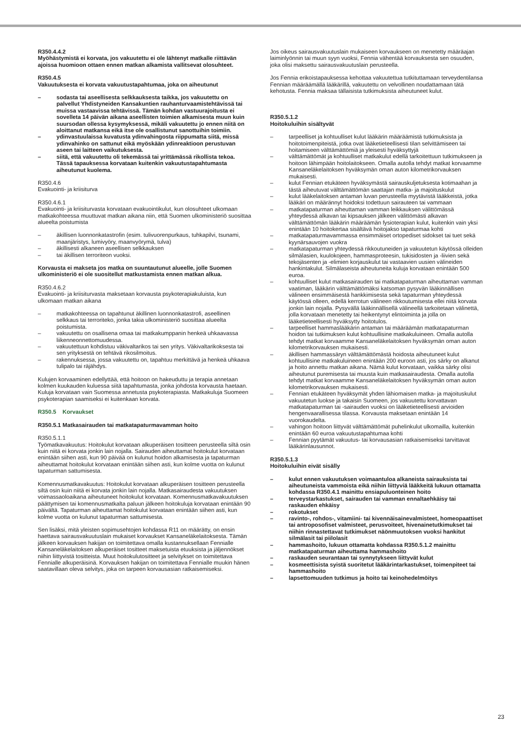R350.4.4.2
Myöhästymistä ei korvata, jos vakuutettu ei ole lähtenyt matkalle riittävän ajoissa huomioon ottaen ennen matkan alkamista vallitsevat olosuhteet.
R350.4.5
Vakuutuksesta ei korvata vakuutustapahtumaa, joka on aiheutunut
– sodasta tai aseellisesta selkkauksesta taikka, jos vakuutettu on palvellut Yhdistyneiden Kansakuntien rauhanturvaamistehtävissä tai muissa vastaavissa tehtävissä. Tämän kohdan vastuurajoitusta ei sovelleta 14 päivän aikana aseellisten toimien alkamisesta muun kuin suursodan ollessa kysymyksessä, mikäli vakuutettu jo ennen niitä on aloittanut matkansa eikä itse ole osallistunut sanottuihin toimiin.
– ydinvastuulaissa kuvatusta ydinvahingosta riippumatta siitä, missä ydinvahinko on sattunut eikä myöskään ydinreaktioon perustuvan aseen tai laitteen vaikutuksesta.
– siitä, että vakuutettu oli tekemässä tai yrittämässä rikollista tekoa. Tässä tapauksessa korvataan kuitenkin vakuutustapahtumasta aiheutunut kuolema.
R350.4.6
Evakuointi- ja kriisiturva
R350.4.6.1
Evakuointi- ja kriisiturvasta korvataan evakuointikulut, kun olosuhteet ulkomaan matkakohteessa muuttuvat matkan aikana niin, että Suomen ulkoministeriö suosittaa alueelta poistumista
– äkillisen luonnonkatastrofin (esim. tulivuorenpurkaus, tuhkapilvi, tsunami, maanjäristys, lumivyöry, maanvyörymä, tulva)
– äkillisesti alkaneen aseellisen selkkauksen
– tai äkillisen terroriteon vuoksi.
Korvausta ei makseta jos matka on suuntautunut alueelle, jolle Suomen ulkoministeriö ei ole suositellut matkustamista ennen matkan alkua.
R350.4.6.2
Evakuointi- ja kriisiturvasta maksetaan korvausta psykoterapiakuluista, kun ulkomaan matkan aikana
– matkakohteessa on tapahtunut äkillinen luonnonkatastrofi, aseellinen selkkaus tai terroriteko, jonka takia ulkoministeriö suosittaa alueelta poistumista.
– vakuutettu on osallisena omaa tai matkakumppanin henkeä uhkaavassa liikenneonnettomuudessa.
– vakuutettuun kohdistuu väkivaltarikos tai sen yritys. Väkivaltarikoksesta tai sen yrityksestä on tehtävä rikosilmoitus.
– rakennuksessa, jossa vakuutettu on, tapahtuu merkittävä ja henkeä uhkaava tulipalo tai räjähdys.
Kulujen korvaaminen edellyttää, että hoitoon on hakeuduttu ja terapia annetaan kolmen kuukauden kuluessa siitä tapahtumasta, jonka johdosta korvausta haetaan. Kuluja korvataan vain Suomessa annetusta psykoterapiasta. Matkakuluja Suomeen psykoterapian saamiseksi ei kuitenkaan korvata.
R350.5 Korvaukset
R350.5.1 Matkasairauden tai matkatapaturmavamman hoito
R350.5.1.1
Työmatkavakuutus: Hoitokulut korvataan alkuperäisen tositteen perusteella siltä osin kuin niitä ei korvata jonkin lain nojalla. Sairauden aiheuttamat hoitokulut korvataan enintään siihen asti, kun 90 päivää on kulunut hoidon alkamisesta ja tapaturman aiheuttamat hoitokulut korvataan enintään siihen asti, kun kolme vuotta on kulunut tapaturman sattumisesta.
Komennusmatkavakuutus: Hoitokulut korvataan alkuperäisen tositteen perusteella siltä osin kuin niitä ei korvata jonkin lain nojalla. Matkasairaudesta vakuutuksen voimassaoloaikana aiheutuneet hoitokulut korvataan. Komennusmatkavakuutuksen päättymisen tai komennusmatkalta paluun jälkeen hoitokuluja korvataan enintään 90 päivältä. Tapaturman aiheuttamat hoitokulut korvataan enintään siihen asti, kun kolme vuotta on kulunut tapaturman sattumisesta.
Sen lisäksi, mitä yleisten sopimusehtojen kohdassa R11 on määrätty, on ensin haettava sairausvakuutuslain mukaiset korvaukset Kansaneläkelaitoksesta. Tämän jälkeen korvauksen hakijan on toimitettava omalla kustannuksellaan Fennialle Kansaneläkelaitoksen alkuperäiset tositteet maksetuista etuuksista ja jäljennökset niihin liittyvistä tositteista. Muut hoitokulutositteet ja selvitykset on toimitettava Fennialle alkuperäisinä. Korvauksen hakijan on toimitettava Fennialle muukin hänen saatavillaan oleva selvitys, joka on tarpeen korvausasian ratkaisemiseksi.
Jos oikeus sairausvakuutuslain mukaiseen korvaukseen on menetetty määräajan laiminlyönnin tai muun syyn vuoksi, Fennia vähentää korvauksesta sen osuuden, joka olisi maksettu sairausvakuutuslain perusteella.
Jos Fennia erikoistapauksessa kehottaa vakuutettua tutkituttamaan terveydentilansa Fennian määräämällä lääkärillä, vakuutettu on velvollinen noudattamaan tätä kehotusta. Fennia maksaa tällaisista tutkimuksista aiheutuneet kulut.
R350.5.1.2
Hoitokuluihin sisältyvät
– tarpeelliset ja kohtuulliset kulut lääkärin määräämistä tutkimuksista ja hoitotoimenpiteistä, jotka ovat lääketieteellisesti tilan selvittämiseen tai hoitamiseen välttämättömiä ja yleisesti hyväksyttyjä
– välttämättömät ja kohtuulliset matkakulut edellä tarkoitettuun tutkimukseen ja hoitoon lähimpään hoitolaitokseen. Omalla autolla tehdyt matkat korvaamme Kansaneläkelaitoksen hyväksymän oman auton kilometrikorvauksen mukaisesti.
– kulut Fennian etukäteen hyväksymästä sairauskuljetuksesta kotimaahan ja tästä aiheutuvat välttämättömän saattajan matka- ja majoituskulut
– kulut lääkelaitoksen antaman luvan perusteella myytävistä lääkkeistä, jotka lääkäri on määrännyt hoidoksi todettuun sairauteen tai vammaan
– matkatapaturman aiheuttaman vamman leikkauksen välittömässä yhteydessä alkavan tai kipsauksen jälkeen välittömästi alkavan välttämättömän lääkärin määräämän fysioterapian kulut, kuitenkin vain yksi enintään 10 hoitokertaa sisältävä hoitojakso tapaturmaa kohti
– matkatapaturmavammassa ensimmäiset ortopediset sidokset tai tuet sekä kyynärsauvojen vuokra
– matkatapaturman yhteydessä rikkoutuneiden ja vakuutetun käytössä olleiden silmälasien, kuulokojeen, hammasproteesin, tukisidosten ja -liivien sekä tekojäsenten ja -elimien korjauskulut tai vastaavien uusien välineiden hankintakulut. Silmälaseista aiheutuneita kuluja korvataan enintään 500 euroa.
– kohtuulliset kulut matkasairauden tai matkatapaturman aiheuttaman vamman vaatiman, lääkärin välttämättömäksi katsoman pysyvän lääkinnällisen välineen ensimmäisestä hankkimisesta sekä tapaturman yhteydessä käytössä olleen, edellä kerrotun välineen rikkoutumisesta ellei niitä korvata jonkin lain nojalla. Pysyvällä lääkinnällisellä välineellä tarkoitetaan välinettä, jolla korvataan menetetty tai heikentynyt elintoiminta ja jolla on lääketieteellisesti hyväksytty hoitotulos.
– tarpeelliset hammaslääkärin antaman tai määräämän matkatapaturman hoidon tai tutkimuksen kulut kohtuullisine matkakuluineen. Omalla autolla tehdyt matkat korvaamme Kansaneläkelaitoksen hyväksymän oman auton kilometrikorvauksen mukaisesti.
– äkillisen hammassäryn välttämättömästä hoidosta aiheutuneet kulut kohtuullisine matkakuluineen enintään 200 euroon asti, jos särky on alkanut ja hoito annettu matkan aikana. Nämä kulut korvataan, vaikka särky olisi aiheutunut puremisesta tai muusta kuin matkasairaudesta. Omalla autolla tehdyt matkat korvaamme Kansaneläkelaitoksen hyväksymän oman auton kilometrikorvauksen mukaisesti.
– Fennian etukäteen hyväksymät yhden lähiomaisen matka- ja majoituskulut vakuutetun luokse ja takaisin Suomeen, jos vakuutettu korvattavan matkatapaturman tai -sairauden vuoksi on lääketieteellisesti arvioiden hengenvaarallisessa tilassa. Korvausta maksetaan enintään 14 vuorokaudelta.
– vahingon hoitoon liittyvät välttämättömät puhelinkulut ulkomailla, kuitenkin enintään 60 euroa vakuutustapahtumaa kohti
– Fennian pyytämät vakuutus- tai korvausasian ratkaisemiseksi tarvittavat lääkärinlausunnot.
R350.5.1.3
Hoitokuluihin eivät sisälly
– kulut ennen vakuutuksen voimaantuloa alkaneista sairauksista tai aiheutuneista vammoista eikä niihin liittyviä lääkkeitä lukuun ottamatta kohdassa R350.4.1 mainittu ensiapuluonteinen hoito
– terveystarkastukset, sairauden tai vamman ennaltaehkäisy tai raskauden ehkäisy
– rokotukset
– ravinto-, rohdos-, vitamiini- tai kivennäisainevalmisteet, homeopaattiset tai antroposofiset valmisteet, perusvoiteet, hivenainetutkimukset tai niihin rinnastettavat tutkimukset näönmuutoksen vuoksi hankitut silmälasit tai piilolasit
– hammashoito, lukuun ottamatta kohdassa R350.5.1.2 mainittu matkatapaturman aiheuttama hammashoito
– raskauden seurantaan tai synnytykseen liittyvät kulut
– kosmeettisista syistä suoritetut lääkärintarkastukset, toimenpiteet tai hammashoito
– lapsettomuuden tutkimus ja hoito tai keinohedelmöitys
23